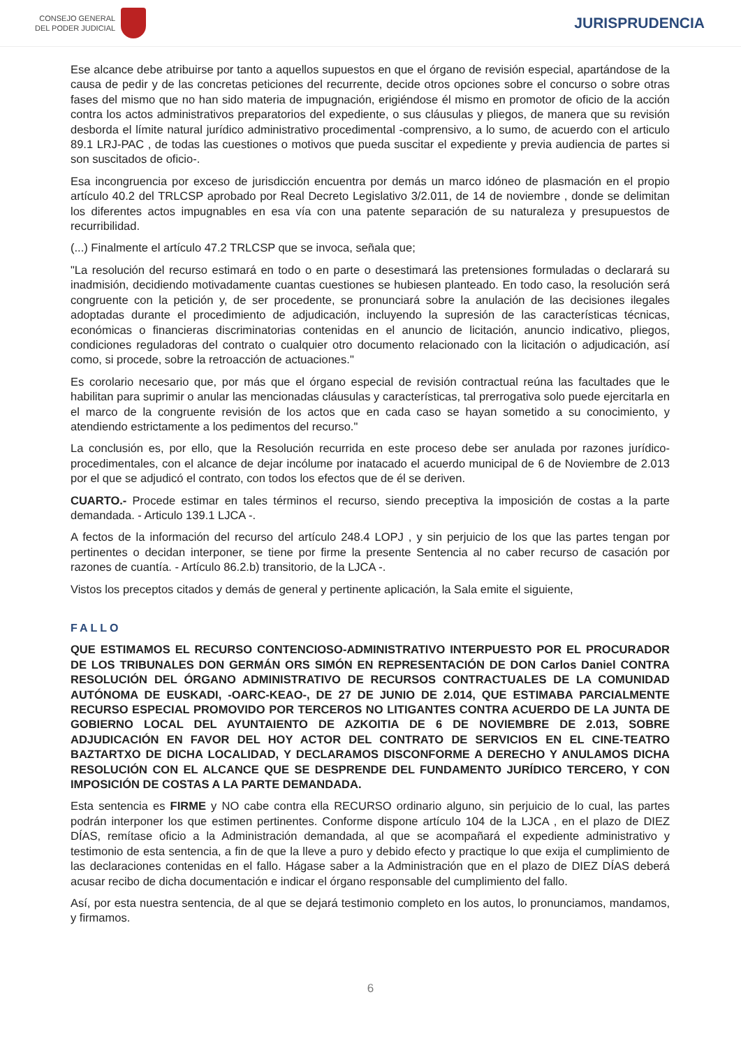CONSEJO GENERAL
DEL PODER JUDICIAL
JURISPRUDENCIA
Ese alcance debe atribuirse por tanto a aquellos supuestos en que el órgano de revisión especial, apartándose de la causa de pedir y de las concretas peticiones del recurrente, decide otros opciones sobre el concurso o sobre otras fases del mismo que no han sido materia de impugnación, erigiéndose él mismo en promotor de oficio de la acción contra los actos administrativos preparatorios del expediente, o sus cláusulas y pliegos, de manera que su revisión desborda el límite natural jurídico administrativo procedimental -comprensivo, a lo sumo, de acuerdo con el articulo 89.1 LRJ-PAC , de todas las cuestiones o motivos que pueda suscitar el expediente y previa audiencia de partes si son suscitados de oficio-.
Esa incongruencia por exceso de jurisdicción encuentra por demás un marco idóneo de plasmación en el propio artículo 40.2 del TRLCSP aprobado por Real Decreto Legislativo 3/2.011, de 14 de noviembre , donde se delimitan los diferentes actos impugnables en esa vía con una patente separación de su naturaleza y presupuestos de recurribilidad.
(...) Finalmente el artículo 47.2 TRLCSP que se invoca, señala que;
"La resolución del recurso estimará en todo o en parte o desestimará las pretensiones formuladas o declarará su inadmisión, decidiendo motivadamente cuantas cuestiones se hubiesen planteado. En todo caso, la resolución será congruente con la petición y, de ser procedente, se pronunciará sobre la anulación de las decisiones ilegales adoptadas durante el procedimiento de adjudicación, incluyendo la supresión de las características técnicas, económicas o financieras discriminatorias contenidas en el anuncio de licitación, anuncio indicativo, pliegos, condiciones reguladoras del contrato o cualquier otro documento relacionado con la licitación o adjudicación, así como, si procede, sobre la retroacción de actuaciones."
Es corolario necesario que, por más que el órgano especial de revisión contractual reúna las facultades que le habilitan para suprimir o anular las mencionadas cláusulas y características, tal prerrogativa solo puede ejercitarla en el marco de la congruente revisión de los actos que en cada caso se hayan sometido a su conocimiento, y atendiendo estrictamente a los pedimentos del recurso."
La conclusión es, por ello, que la Resolución recurrida en este proceso debe ser anulada por razones jurídico-procedimentales, con el alcance de dejar incólume por inatacado el acuerdo municipal de 6 de Noviembre de 2.013 por el que se adjudicó el contrato, con todos los efectos que de él se deriven.
CUARTO.- Procede estimar en tales términos el recurso, siendo preceptiva la imposición de costas a la parte demandada. - Articulo 139.1 LJCA -.
A fectos de la información del recurso del artículo 248.4 LOPJ , y sin perjuicio de los que las partes tengan por pertinentes o decidan interponer, se tiene por firme la presente Sentencia al no caber recurso de casación por razones de cuantía. - Artículo 86.2.b) transitorio, de la LJCA -.
Vistos los preceptos citados y demás de general y pertinente aplicación, la Sala emite el siguiente,
FALLO
QUE ESTIMAMOS EL RECURSO CONTENCIOSO-ADMINISTRATIVO INTERPUESTO POR EL PROCURADOR DE LOS TRIBUNALES DON GERMÁN ORS SIMÓN EN REPRESENTACIÓN DE DON Carlos Daniel CONTRA RESOLUCIÓN DEL ÓRGANO ADMINISTRATIVO DE RECURSOS CONTRACTUALES DE LA COMUNIDAD AUTÓNOMA DE EUSKADI, -OARC-KEAO-, DE 27 DE JUNIO DE 2.014, QUE ESTIMABA PARCIALMENTE RECURSO ESPECIAL PROMOVIDO POR TERCEROS NO LITIGANTES CONTRA ACUERDO DE LA JUNTA DE GOBIERNO LOCAL DEL AYUNTAIENTO DE AZKOITIA DE 6 DE NOVIEMBRE DE 2.013, SOBRE ADJUDICACIÓN EN FAVOR DEL HOY ACTOR DEL CONTRATO DE SERVICIOS EN EL CINE-TEATRO BAZTARTXO DE DICHA LOCALIDAD, Y DECLARAMOS DISCONFORME A DERECHO Y ANULAMOS DICHA RESOLUCIÓN CON EL ALCANCE QUE SE DESPRENDE DEL FUNDAMENTO JURÍDICO TERCERO, Y CON IMPOSICIÓN DE COSTAS A LA PARTE DEMANDADA.
Esta sentencia es FIRME y NO cabe contra ella RECURSO ordinario alguno, sin perjuicio de lo cual, las partes podrán interponer los que estimen pertinentes. Conforme dispone artículo 104 de la LJCA , en el plazo de DIEZ DÍAS, remítase oficio a la Administración demandada, al que se acompañará el expediente administrativo y testimonio de esta sentencia, a fin de que la lleve a puro y debido efecto y practique lo que exija el cumplimiento de las declaraciones contenidas en el fallo. Hágase saber a la Administración que en el plazo de DIEZ DÍAS deberá acusar recibo de dicha documentación e indicar el órgano responsable del cumplimiento del fallo.
Así, por esta nuestra sentencia, de al que se dejará testimonio completo en los autos, lo pronunciamos, mandamos, y firmamos.
6